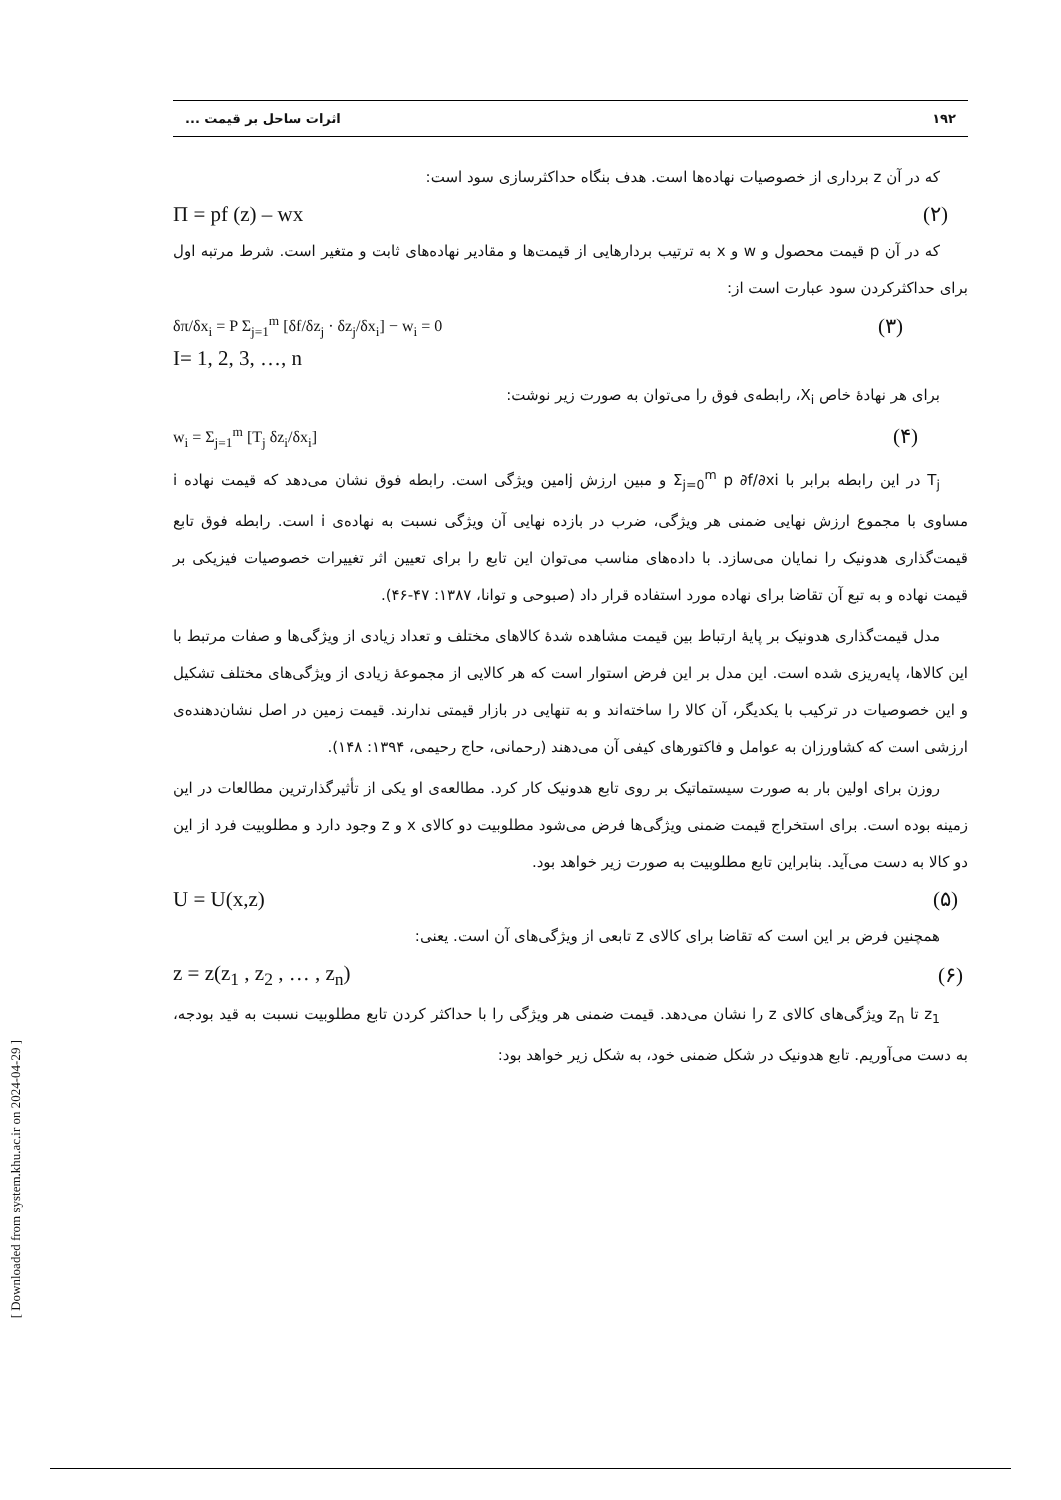۱۹۲ اثرات ساحل بر قیمت ...
که در آن z برداری از خصوصیات نهاده‌ها است. هدف بنگاه حداکثرسازی سود است:
Π = pf (z) – wx (۲)
که در آن p قیمت محصول و w و x به ترتیب بردارهایی از قیمت‌ها و مقادیر نهاده‌های ثابت و متغیر است. شرط مرتبه اول برای حداکثرکردن سود عبارت است از:
δπ/δx<sub>i</sub> = P Σ<sub>j=1</sub><sup>m</sup> [δf/δz<sub>j</sub> · δz<sub>j</sub>/δx<sub>i</sub>] − w<sub>i</sub> = 0 (۳)
I= 1, 2, 3, …, n
برای هر نهادهٔ خاص X<sub>i</sub>، رابطه‌ی فوق را می‌توان به صورت زیر نوشت:
w<sub>i</sub> = Σ<sub>j=1</sub><sup>m</sup> [T<sub>j</sub> δz<sub>i</sub>/δx<sub>i</sub>] (۴)
T<sub>j</sub> در این رابطه برابر با Σ<sub>j=0</sub><sup>m</sup> p ∂f/∂xi و مبین ارزش jامین ویژگی است. رابطه فوق نشان می‌دهد که قیمت نهاده i مساوی با مجموع ارزش نهایی ضمنی هر ویژگی، ضرب در بازده نهایی آن ویژگی نسبت به نهاده‌ی i است. رابطه فوق تابع قیمت‌گذاری هدونیک را نمایان می‌سازد. با داده‌های مناسب می‌توان این تابع را برای تعیین اثر تغییرات خصوصیات فیزیکی بر قیمت نهاده و به تبع آن تقاضا برای نهاده مورد استفاده قرار داد (صبوحی و توانا، ۱۳۸۷: ۴۷-۴۶).
مدل قیمت‌گذاری هدونیک بر پایهٔ ارتباط بین قیمت مشاهده شدهٔ کالاهای مختلف و تعداد زیادی از ویژگی‌ها و صفات مرتبط با این کالاها، پایه‌ریزی شده است. این مدل بر این فرض استوار است که هر کالایی از مجموعهٔ زیادی از ویژگی‌های مختلف تشکیل و این خصوصیات در ترکیب با یکدیگر، آن کالا را ساخته‌اند و به تنهایی در بازار قیمتی ندارند. قیمت زمین در اصل نشان‌دهنده‌ی ارزشی است که کشاورزان به عوامل و فاکتورهای کیفی آن می‌دهند (رحمانی، حاج رحیمی، ۱۳۹۴: ۱۴۸).
روزن برای اولین بار به صورت سیستماتیک بر روی تابع هدونیک کار کرد. مطالعه‌ی او یکی از تأثیرگذارترین مطالعات در این زمینه بوده است. برای استخراج قیمت ضمنی ویژگی‌ها فرض می‌شود مطلوبیت دو کالای x و z وجود دارد و مطلوبیت فرد از این دو کالا به دست می‌آید. بنابراین تابع مطلوبیت به صورت زیر خواهد بود.
U = U(x,z) (۵)
همچنین فرض بر این است که تقاضا برای کالای z تابعی از ویژگی‌های آن است. یعنی:
z = z(z<sub>1</sub> , z<sub>2</sub> , … , z<sub>n</sub>) (۶)
z<sub>1</sub> تا z<sub>n</sub> ویژگی‌های کالای z را نشان می‌دهد. قیمت ضمنی هر ویژگی را با حداکثر کردن تابع مطلوبیت نسبت به قید بودجه، به دست می‌آوریم. تابع هدونیک در شکل ضمنی خود، به شکل زیر خواهد بود:
[ Downloaded from system.khu.ac.ir on 2024-04-29 ]